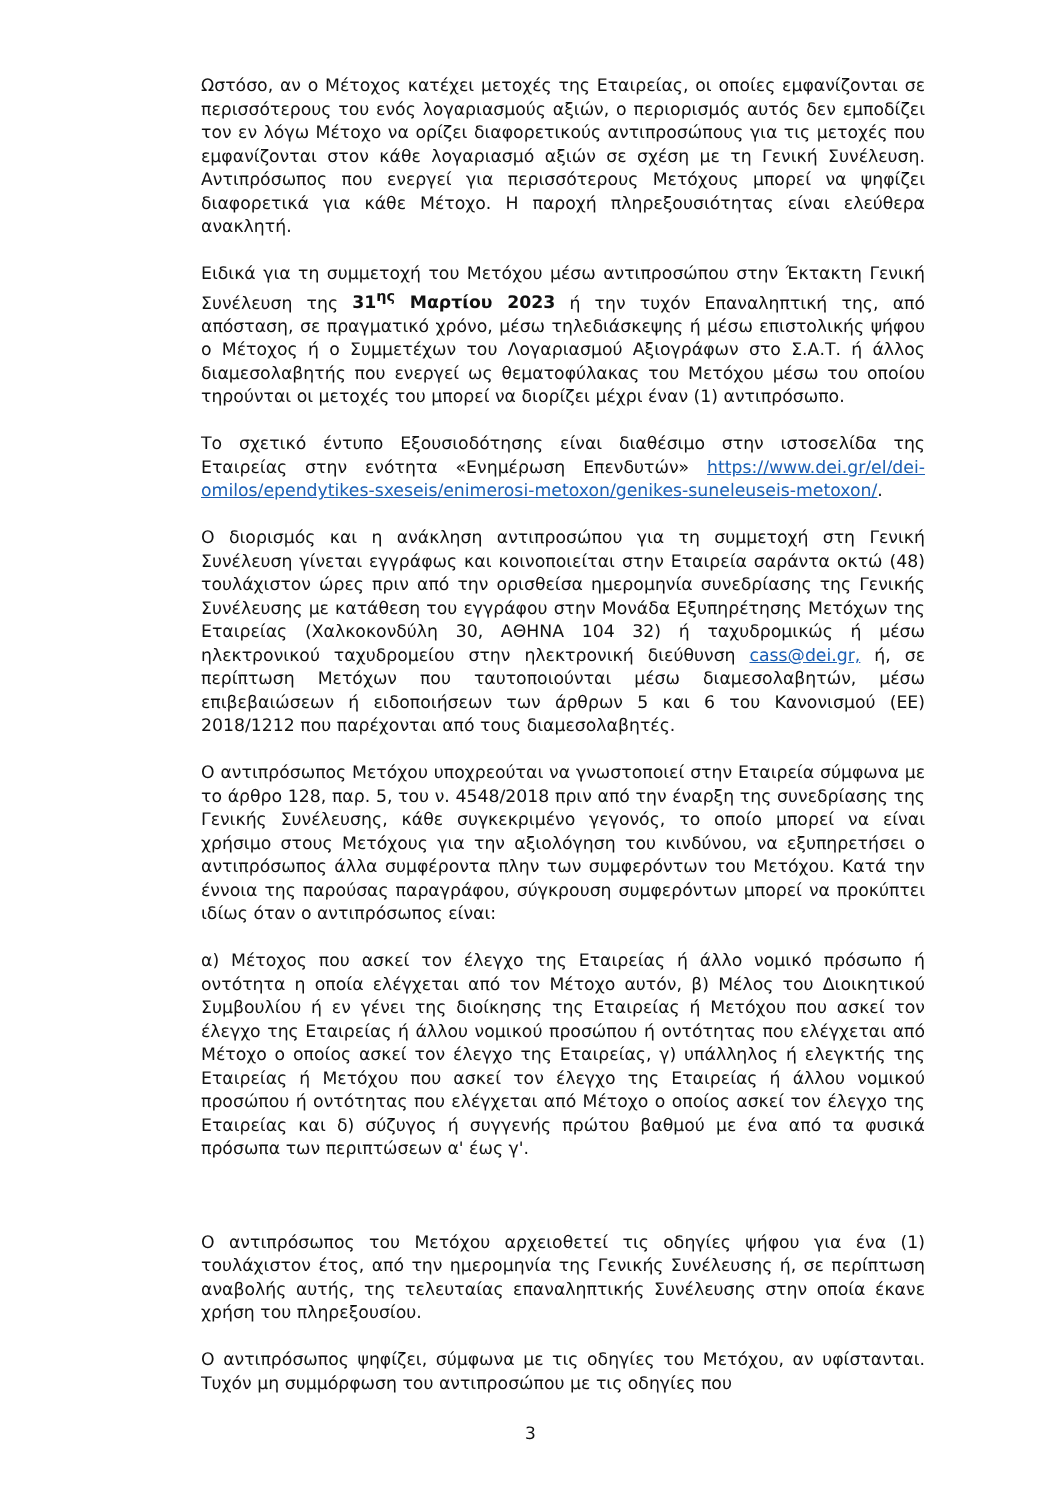Ωστόσο, αν ο Μέτοχος κατέχει μετοχές της Εταιρείας, οι οποίες εμφανίζονται σε περισσότερους του ενός λογαριασμούς αξιών, ο περιορισμός αυτός δεν εμποδίζει τον εν λόγω Μέτοχο να ορίζει διαφορετικούς αντιπροσώπους για τις μετοχές που εμφανίζονται στον κάθε λογαριασμό αξιών σε σχέση με τη Γενική Συνέλευση. Αντιπρόσωπος που ενεργεί για περισσότερους Μετόχους μπορεί να ψηφίζει διαφορετικά για κάθε Μέτοχο. Η παροχή πληρεξουσιότητας είναι ελεύθερα ανακλητή.
Ειδικά για τη συμμετοχή του Μετόχου μέσω αντιπροσώπου στην Έκτακτη Γενική Συνέλευση της 31<sup>ης</sup> Μαρτίου 2023 ή την τυχόν Επαναληπτική της, από απόσταση, σε πραγματικό χρόνο, μέσω τηλεδιάσκεψης ή μέσω επιστολικής ψήφου ο Μέτοχος ή ο Συμμετέχων του Λογαριασμού Αξιογράφων στο Σ.Α.Τ. ή άλλος διαμεσολαβητής που ενεργεί ως θεματοφύλακας του Μετόχου μέσω του οποίου τηρούνται οι μετοχές του μπορεί να διορίζει μέχρι έναν (1) αντιπρόσωπο.
Το σχετικό έντυπο Εξουσιοδότησης είναι διαθέσιμο στην ιστοσελίδα της Εταιρείας στην ενότητα «Ενημέρωση Επενδυτών» https://www.dei.gr/el/dei-omilos/ependytikes-sxeseis/enimerosi-metoxon/genikes-suneleuseis-metoxon/.
Ο διορισμός και η ανάκληση αντιπροσώπου για τη συμμετοχή στη Γενική Συνέλευση γίνεται εγγράφως και κοινοποιείται στην Εταιρεία σαράντα οκτώ (48) τουλάχιστον ώρες πριν από την ορισθείσα ημερομηνία συνεδρίασης της Γενικής Συνέλευσης με κατάθεση του εγγράφου στην Μονάδα Εξυπηρέτησης Μετόχων της Εταιρείας (Χαλκοκονδύλη 30, ΑΘΗΝΑ 104 32) ή ταχυδρομικώς ή μέσω ηλεκτρονικού ταχυδρομείου στην ηλεκτρονική διεύθυνση cass@dei.gr, ή, σε περίπτωση Μετόχων που ταυτοποιούνται μέσω διαμεσολαβητών, μέσω επιβεβαιώσεων ή ειδοποιήσεων των άρθρων 5 και 6 του Κανονισμού (ΕΕ) 2018/1212 που παρέχονται από τους διαμεσολαβητές.
Ο αντιπρόσωπος Μετόχου υποχρεούται να γνωστοποιεί στην Εταιρεία σύμφωνα με το άρθρο 128, παρ. 5, του ν. 4548/2018 πριν από την έναρξη της συνεδρίασης της Γενικής Συνέλευσης, κάθε συγκεκριμένο γεγονός, το οποίο μπορεί να είναι χρήσιμο στους Μετόχους για την αξιολόγηση του κινδύνου, να εξυπηρετήσει ο αντιπρόσωπος άλλα συμφέροντα πλην των συμφερόντων του Μετόχου. Κατά την έννοια της παρούσας παραγράφου, σύγκρουση συμφερόντων μπορεί να προκύπτει ιδίως όταν ο αντιπρόσωπος είναι:
α) Μέτοχος που ασκεί τον έλεγχο της Εταιρείας ή άλλο νομικό πρόσωπο ή οντότητα η οποία ελέγχεται από τον Μέτοχο αυτόν, β) Μέλος του Διοικητικού Συμβουλίου ή εν γένει της διοίκησης της Εταιρείας ή Μετόχου που ασκεί τον έλεγχο της Εταιρείας ή άλλου νομικού προσώπου ή οντότητας που ελέγχεται από Μέτοχο ο οποίος ασκεί τον έλεγχο της Εταιρείας, γ) υπάλληλος ή ελεγκτής της Εταιρείας ή Μετόχου που ασκεί τον έλεγχο της Εταιρείας ή άλλου νομικού προσώπου ή οντότητας που ελέγχεται από Μέτοχο ο οποίος ασκεί τον έλεγχο της Εταιρείας και δ) σύζυγος ή συγγενής πρώτου βαθμού με ένα από τα φυσικά πρόσωπα των περιπτώσεων α' έως γ'.
Ο αντιπρόσωπος του Μετόχου αρχειοθετεί τις οδηγίες ψήφου για ένα (1) τουλάχιστον έτος, από την ημερομηνία της Γενικής Συνέλευσης ή, σε περίπτωση αναβολής αυτής, της τελευταίας επαναληπτικής Συνέλευσης στην οποία έκανε χρήση του πληρεξουσίου.
Ο αντιπρόσωπος ψηφίζει, σύμφωνα με τις οδηγίες του Μετόχου, αν υφίστανται. Τυχόν μη συμμόρφωση του αντιπροσώπου με τις οδηγίες που
3